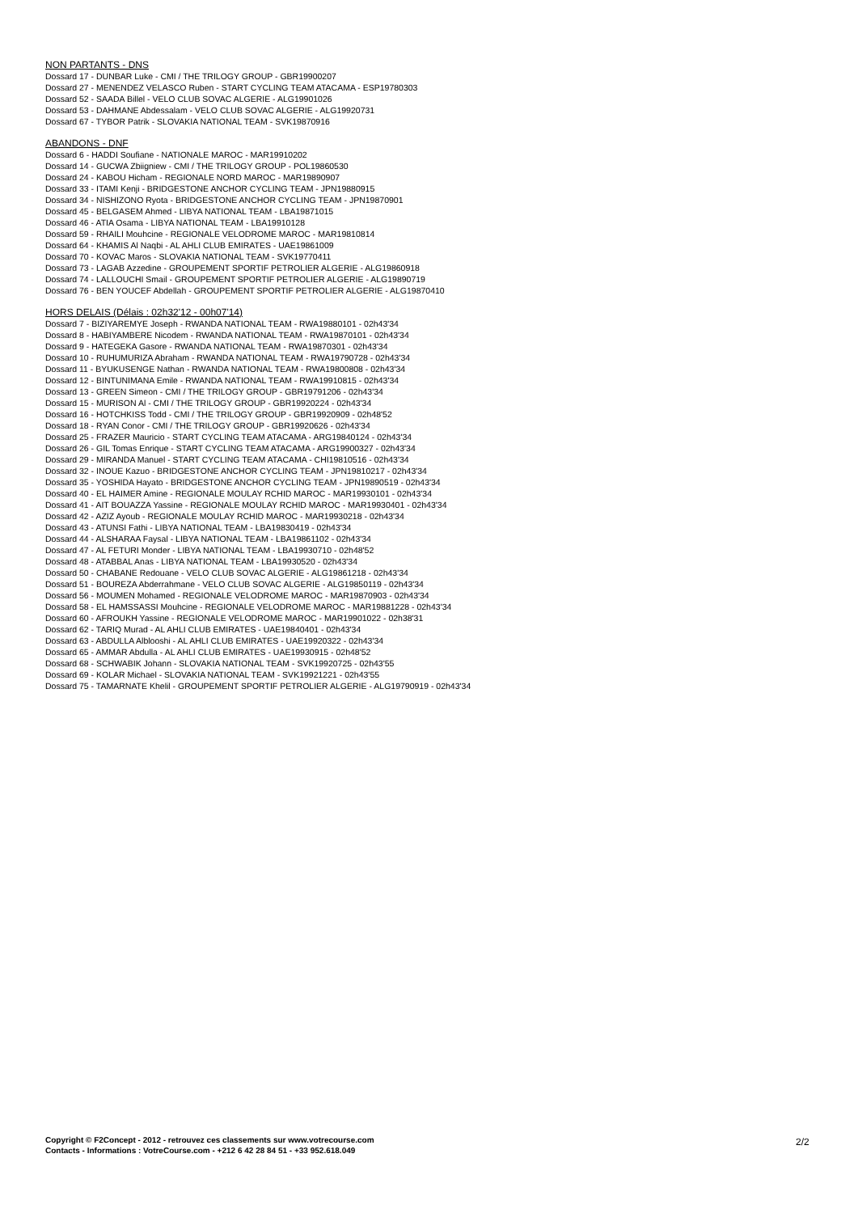NON PARTANTS - DNS
Dossard 17 - DUNBAR Luke - CMI / THE TRILOGY GROUP - GBR19900207
Dossard 27 - MENENDEZ VELASCO Ruben - START CYCLING TEAM ATACAMA - ESP19780303
Dossard 52 - SAADA Billel - VELO CLUB SOVAC ALGERIE - ALG19901026
Dossard 53 - DAHMANE Abdessalam - VELO CLUB SOVAC ALGERIE - ALG19920731
Dossard 67 - TYBOR Patrik - SLOVAKIA NATIONAL TEAM - SVK19870916
ABANDONS - DNF
Dossard 6 - HADDI Soufiane - NATIONALE MAROC - MAR19910202
Dossard 14 - GUCWA Zbiigniew - CMI / THE TRILOGY GROUP - POL19860530
Dossard 24 - KABOU Hicham - REGIONALE NORD MAROC - MAR19890907
Dossard 33 - ITAMI Kenji - BRIDGESTONE ANCHOR CYCLING TEAM - JPN19880915
Dossard 34 - NISHIZONO Ryota - BRIDGESTONE ANCHOR CYCLING TEAM - JPN19870901
Dossard 45 - BELGASEM Ahmed - LIBYA NATIONAL TEAM - LBA19871015
Dossard 46 - ATIA Osama - LIBYA NATIONAL TEAM - LBA19910128
Dossard 59 - RHAILI Mouhcine - REGIONALE VELODROME MAROC - MAR19810814
Dossard 64 - KHAMIS Al Naqbi - AL AHLI CLUB EMIRATES - UAE19861009
Dossard 70 - KOVAC Maros - SLOVAKIA NATIONAL TEAM - SVK19770411
Dossard 73 - LAGAB Azzedine - GROUPEMENT SPORTIF PETROLIER ALGERIE - ALG19860918
Dossard 74 - LALLOUCHI Smail - GROUPEMENT SPORTIF PETROLIER ALGERIE - ALG19890719
Dossard 76 - BEN YOUCEF Abdellah - GROUPEMENT SPORTIF PETROLIER ALGERIE - ALG19870410
HORS DELAIS (Délais : 02h32'12 - 00h07'14)
Dossard 7 - BIZIYAREMYE Joseph - RWANDA NATIONAL TEAM - RWA19880101 - 02h43'34
Dossard 8 - HABIYAMBERE Nicodem - RWANDA NATIONAL TEAM - RWA19870101 - 02h43'34
Dossard 9 - HATEGEKA Gasore - RWANDA NATIONAL TEAM - RWA19870301 - 02h43'34
Dossard 10 - RUHUMURIZA Abraham - RWANDA NATIONAL TEAM - RWA19790728 - 02h43'34
Dossard 11 - BYUKUSENGE Nathan - RWANDA NATIONAL TEAM - RWA19800808 - 02h43'34
Dossard 12 - BINTUNIMANA Emile - RWANDA NATIONAL TEAM - RWA19910815 - 02h43'34
Dossard 13 - GREEN Simeon - CMI / THE TRILOGY GROUP - GBR19791206 - 02h43'34
Dossard 15 - MURISON Al - CMI / THE TRILOGY GROUP - GBR19920224 - 02h43'34
Dossard 16 - HOTCHKISS Todd - CMI / THE TRILOGY GROUP - GBR19920909 - 02h48'52
Dossard 18 - RYAN Conor - CMI / THE TRILOGY GROUP - GBR19920626 - 02h43'34
Dossard 25 - FRAZER Mauricio - START CYCLING TEAM ATACAMA - ARG19840124 - 02h43'34
Dossard 26 - GIL Tomas Enrique - START CYCLING TEAM ATACAMA - ARG19900327 - 02h43'34
Dossard 29 - MIRANDA Manuel - START CYCLING TEAM ATACAMA - CHI19810516 - 02h43'34
Dossard 32 - INOUE Kazuo - BRIDGESTONE ANCHOR CYCLING TEAM - JPN19810217 - 02h43'34
Dossard 35 - YOSHIDA Hayato - BRIDGESTONE ANCHOR CYCLING TEAM - JPN19890519 - 02h43'34
Dossard 40 - EL HAIMER Amine - REGIONALE MOULAY RCHID MAROC - MAR19930101 - 02h43'34
Dossard 41 - AIT BOUAZZA Yassine - REGIONALE MOULAY RCHID MAROC - MAR19930401 - 02h43'34
Dossard 42 - AZIZ Ayoub - REGIONALE MOULAY RCHID MAROC - MAR19930218 - 02h43'34
Dossard 43 - ATUNSI Fathi - LIBYA NATIONAL TEAM - LBA19830419 - 02h43'34
Dossard 44 - ALSHARAA Faysal - LIBYA NATIONAL TEAM - LBA19861102 - 02h43'34
Dossard 47 - AL FETURI Monder - LIBYA NATIONAL TEAM - LBA19930710 - 02h48'52
Dossard 48 - ATABBAL Anas - LIBYA NATIONAL TEAM - LBA19930520 - 02h43'34
Dossard 50 - CHABANE Redouane - VELO CLUB SOVAC ALGERIE - ALG19861218 - 02h43'34
Dossard 51 - BOUREZA Abderrahmane - VELO CLUB SOVAC ALGERIE - ALG19850119 - 02h43'34
Dossard 56 - MOUMEN Mohamed - REGIONALE VELODROME MAROC - MAR19870903 - 02h43'34
Dossard 58 - EL HAMSSASSI Mouhcine - REGIONALE VELODROME MAROC - MAR19881228 - 02h43'34
Dossard 60 - AFROUKH Yassine - REGIONALE VELODROME MAROC - MAR19901022 - 02h38'31
Dossard 62 - TARIQ Murad - AL AHLI CLUB EMIRATES - UAE19840401 - 02h43'34
Dossard 63 - ABDULLA Alblooshi - AL AHLI CLUB EMIRATES - UAE19920322 - 02h43'34
Dossard 65 - AMMAR Abdulla - AL AHLI CLUB EMIRATES - UAE19930915 - 02h48'52
Dossard 68 - SCHWABIK Johann - SLOVAKIA NATIONAL TEAM - SVK19920725 - 02h43'55
Dossard 69 - KOLAR Michael - SLOVAKIA NATIONAL TEAM - SVK19921221 - 02h43'55
Dossard 75 - TAMARNATE Khelil - GROUPEMENT SPORTIF PETROLIER ALGERIE - ALG19790919 - 02h43'34
Copyright © F2Concept - 2012 - retrouvez ces classements sur www.votrecourse.com
Contacts - Informations : VotreCourse.com - +212 6 42 28 84 51 - +33 952.618.049
2/2